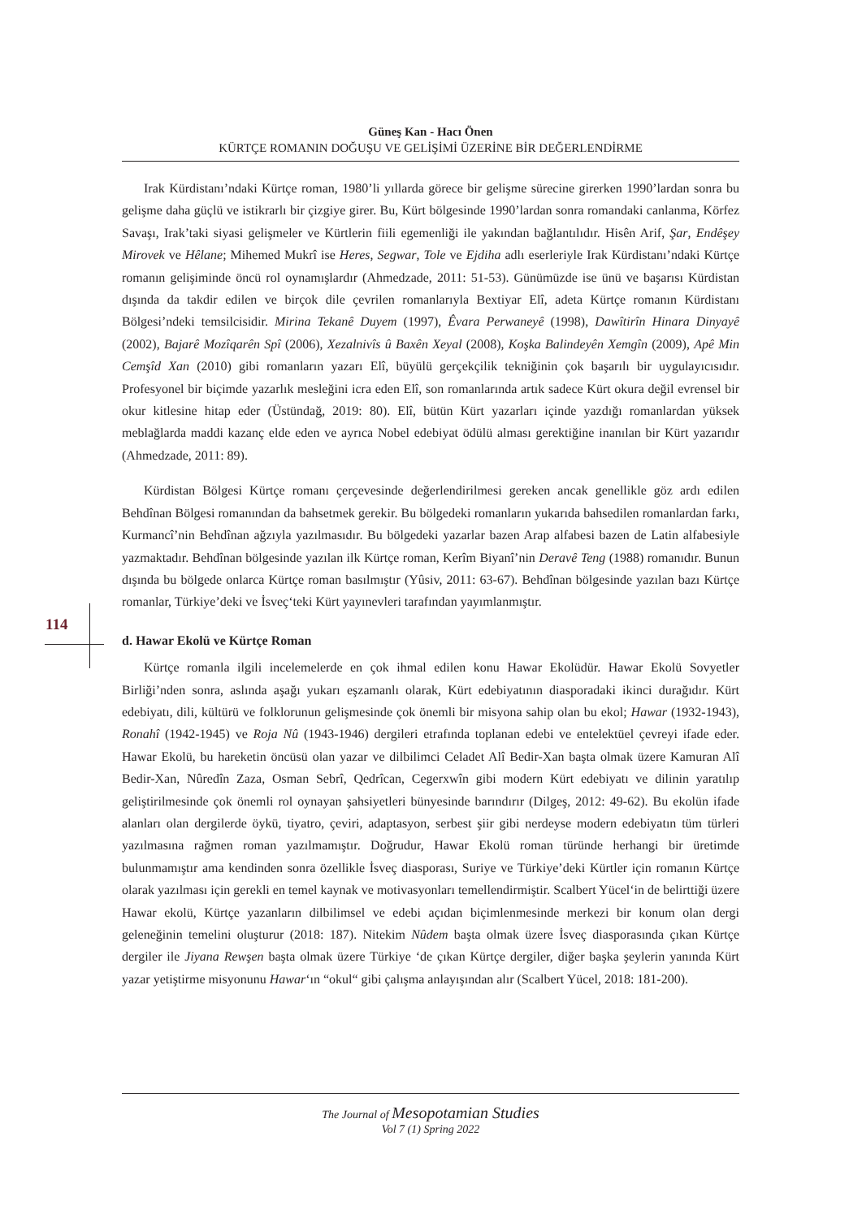Güneş Kan - Hacı Önen
KÜRTÇE ROMANIN DOĞUŞU VE GELİŞİMİ ÜZERİNE BİR DEĞERLENDİRME
Irak Kürdistanı’ndaki Kürtçe roman, 1980’li yıllarda görece bir gelişme sürecine girerken 1990’lardan sonra bu gelişme daha güçlü ve istikrarlı bir çizgiye girer. Bu, Kürt bölgesinde 1990’lardan sonra romandaki canlanma, Körfez Savaşı, Irak’taki siyasi gelişmeler ve Kürtlerin fiili egemenliği ile yakından bağlantılıdır. Hisên Arif, Şar, Endêşey Mirovek ve Hêlane; Mihemed Mukrî ise Heres, Segwar, Tole ve Ejdiha adlı eserleriyle Irak Kürdistanı’ndaki Kürtçe romanın gelişiminde öncü rol oynamışlardır (Ahmedzade, 2011: 51-53). Günümüzde ise ünü ve başarısı Kürdistan dışında da takdir edilen ve birçok dile çevrilen romanlarıyla Bextiyar Elî, adeta Kürtçe romanın Kürdistanı Bölgesi’ndeki temsilcisidir. Mirina Tekanê Duyem (1997), Êvara Perwaneyê (1998), Dawîtirîn Hinara Dinyayê (2002), Bajarê Mozîqarên Spî (2006), Xezalnivîs û Baxên Xeyal (2008), Koşka Balindeyên Xemgîn (2009), Apê Min Cemşîd Xan (2010) gibi romanların yazarı Elî, büyülü gerçekçilik tekniğinin çok başarılı bir uygulayıcısıdır. Profesyonel bir biçimde yazarlık mesleğini icra eden Elî, son romanlarında artık sadece Kürt okura değil evrensel bir okur kitlesine hitap eder (Üstündağ, 2019: 80). Elî, bütün Kürt yazarları içinde yazdığı romanlardan yüksek meblağlarda maddi kazanç elde eden ve ayrıca Nobel edebiyat ödülü alması gerektiğine inanılan bir Kürt yazarıdır (Ahmedzade, 2011: 89).
Kürdistan Bölgesi Kürtçe romanı çerçevesinde değerlendirilmesi gereken ancak genellikle göz ardı edilen Behdînan Bölgesi romanından da bahsetmek gerekir. Bu bölgedeki romanların yukarıda bahsedilen romanlardan farkı, Kurmancî’nin Behdînan ağzıyla yazılmasıdır. Bu bölgedeki yazarlar bazen Arap alfabesi bazen de Latin alfabesiyle yazmaktadır. Behdînan bölgesinde yazılan ilk Kürtçe roman, Kerîm Biyanî’nin Deravê Teng (1988) romanıdır. Bunun dışında bu bölgede onlarca Kürtçe roman basılmıştır (Yûsiv, 2011: 63-67). Behdînan bölgesinde yazılan bazı Kürtçe romanlar, Türkiye’deki ve İsveç‘teki Kürt yayınevleri tarafından yayımlanmıştır.
d. Hawar Ekolü ve Kürtçe Roman
Kürtçe romanla ilgili incelemelerde en çok ihmal edilen konu Hawar Ekolüdür. Hawar Ekolü Sovyetler Birliği’nden sonra, aslında aşağı yukarı eşzamanlı olarak, Kürt edebiyatının diasporadaki ikinci durağıdır. Kürt edebiyatı, dili, kültürü ve folklorunun gelişmesinde çok önemli bir misyona sahip olan bu ekol; Hawar (1932-1943), Ronahî (1942-1945) ve Roja Nû (1943-1946) dergileri etrafında toplanan edebi ve entelektüel çevreyi ifade eder. Hawar Ekolü, bu hareketin öncüsü olan yazar ve dilbilimci Celadet Alî Bedir-Xan başta olmak üzere Kamuran Alî Bedir-Xan, Nûredîn Zaza, Osman Sebrî, Qedrîcan, Cegerxwîn gibi modern Kürt edebiyatı ve dilinin yaratılıp geliştirilmesinde çok önemli rol oynayan şahsiyetleri bünyesinde barındırır (Dilgeş, 2012: 49-62). Bu ekolün ifade alanları olan dergilerde öykü, tiyatro, çeviri, adaptasyon, serbest şiir gibi nerdeyse modern edebiyatın tüm türleri yazılmasına rağmen roman yazılmamıştır. Doğrudur, Hawar Ekolü roman türünde herhangi bir üretimde bulunmamıştır ama kendinden sonra özellikle İsveç diasporası, Suriye ve Türkiye’deki Kürtler için romanın Kürtçe olarak yazılması için gerekli en temel kaynak ve motivasyonları temellendirmiştir. Scalbert Yücel‘in de belirttiği üzere Hawar ekolü, Kürtçe yazanların dilbilimsel ve edebi açıdan biçimlenmesinde merkezi bir konum olan dergi geleneğinin temelini oluşturur (2018: 187). Nitekim Nûdem başta olmak üzere İsveç diasporasında çıkan Kürtçe dergiler ile Jiyana Rewşen başta olmak üzere Türkiye ‘de çıkan Kürtçe dergiler, diğer başka şeylerin yanında Kürt yazar yetiştirme misyonunu Hawar‘ın “okul“ gibi çalışma anlayışından alır (Scalbert Yücel, 2018: 181-200).
114
The Journal of Mesopotamian Studies
Vol 7 (1) Spring 2022